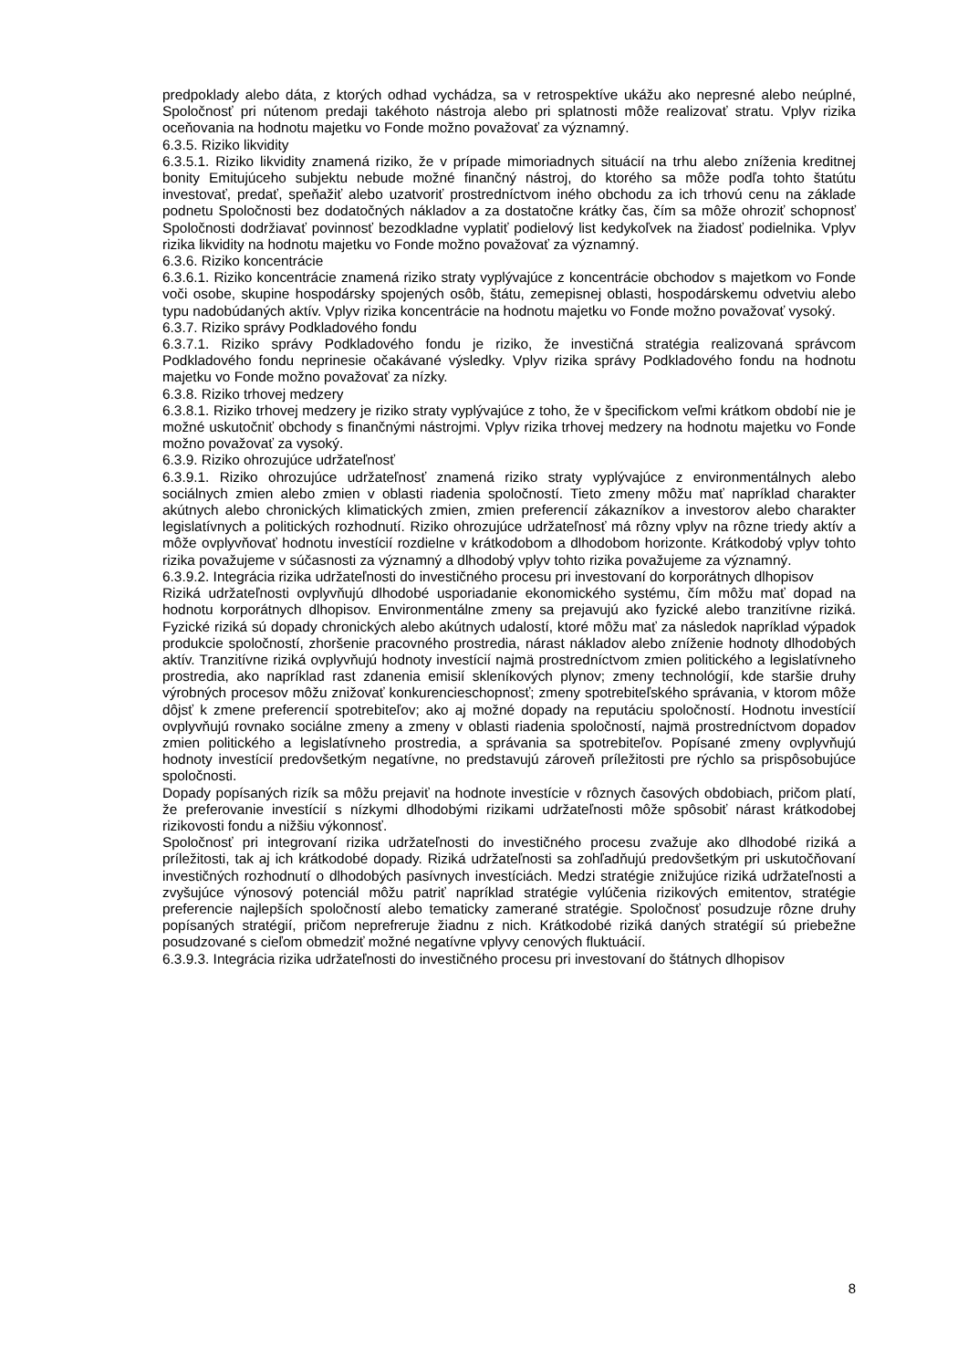predpoklady alebo dáta, z ktorých odhad vychádza, sa v retrospektíve ukážu ako nepresné alebo neúplné, Spoločnosť pri nútenom predaji takéhoto nástroja alebo pri splatnosti môže realizovať stratu. Vplyv rizika oceňovania na hodnotu majetku vo Fonde možno považovať za významný.
6.3.5. Riziko likvidity
6.3.5.1. Riziko likvidity znamená riziko, že v prípade mimoriadnych situácií na trhu alebo zníženia kreditnej bonity Emitujúceho subjektu nebude možné finančný nástroj, do ktorého sa môže podľa tohto štatútu investovať, predať, speňažiť alebo uzatvoriť prostredníctvom iného obchodu za ich trhovú cenu na základe podnetu Spoločnosti bez dodatočných nákladov a za dostatočne krátky čas, čím sa môže ohroziť schopnosť Spoločnosti dodržiavať povinnosť bezodkladne vyplatiť podielový list kedykoľvek na žiadosť podielnika. Vplyv rizika likvidity na hodnotu majetku vo Fonde možno považovať za významný.
6.3.6. Riziko koncentrácie
6.3.6.1. Riziko koncentrácie znamená riziko straty vyplývajúce z koncentrácie obchodov s majetkom vo Fonde voči osobe, skupine hospodársky spojených osôb, štátu, zemepisnej oblasti, hospodárskemu odvetviu alebo typu nadobúdaných aktív. Vplyv rizika koncentrácie na hodnotu majetku vo Fonde možno považovať vysoký.
6.3.7. Riziko správy Podkladového fondu
6.3.7.1. Riziko správy Podkladového fondu je riziko, že investičná stratégia realizovaná správcom Podkladového fondu neprinesie očakávané výsledky. Vplyv rizika správy Podkladového fondu na hodnotu majetku vo Fonde možno považovať za nízky.
6.3.8. Riziko trhovej medzery
6.3.8.1. Riziko trhovej medzery je riziko straty vyplývajúce z toho, že v špecifickom veľmi krátkom období nie je možné uskutočniť obchody s finančnými nástrojmi. Vplyv rizika trhovej medzery na hodnotu majetku vo Fonde možno považovať za vysoký.
6.3.9. Riziko ohrozujúce udržateľnosť
6.3.9.1. Riziko ohrozujúce udržateľnosť znamená riziko straty vyplývajúce z environmentálnych alebo sociálnych zmien alebo zmien v oblasti riadenia spoločností. Tieto zmeny môžu mať napríklad charakter akútnych alebo chronických klimatických zmien, zmien preferencií zákazníkov a investorov alebo charakter legislatívnych a politických rozhodnutí. Riziko ohrozujúce udržateľnosť má rôzny vplyv na rôzne triedy aktív a môže ovplyvňovať hodnotu investícií rozdielne v krátkodobom a dlhodobom horizonte. Krátkodobý vplyv tohto rizika považujeme v súčasnosti za významný a dlhodobý vplyv tohto rizika považujeme za významný.
6.3.9.2. Integrácia rizika udržateľnosti do investičného procesu pri investovaní do korporátnych dlhopisov
Riziká udržateľnosti ovplyvňujú dlhodobé usporiadanie ekonomického systému, čím môžu mať dopad na hodnotu korporátnych dlhopisov. Environmentálne zmeny sa prejavujú ako fyzické alebo tranzitívne riziká. Fyzické riziká sú dopady chronických alebo akútnych udalostí, ktoré môžu mať za následok napríklad výpadok produkcie spoločností, zhoršenie pracovného prostredia, nárast nákladov alebo zníženie hodnoty dlhodobých aktív. Tranzitívne riziká ovplyvňujú hodnoty investícií najmä prostredníctvom zmien politického a legislatívneho prostredia, ako napríklad rast zdanenia emisií skleníkových plynov; zmeny technológií, kde staršie druhy výrobných procesov môžu znižovať konkurencieschopnosť; zmeny spotrebiteľského správania, v ktorom môže dôjsť k zmene preferencií spotrebiteľov; ako aj možné dopady na reputáciu spoločností. Hodnotu investícií ovplyvňujú rovnako sociálne zmeny a zmeny v oblasti riadenia spoločností, najmä prostredníctvom dopadov zmien politického a legislatívneho prostredia, a správania sa spotrebiteľov. Popísané zmeny ovplyvňujú hodnoty investícií predovšetkým negatívne, no predstavujú zároveň príležitosti pre rýchlo sa prispôsobujúce spoločnosti.
Dopady popísaných rizík sa môžu prejaviť na hodnote investície v rôznych časových obdobiach, pričom platí, že preferovanie investícií s nízkymi dlhodobými rizikami udržateľnosti môže spôsobiť nárast krátkodobej rizikovosti fondu a nižšiu výkonnosť.
Spoločnosť pri integrovaní rizika udržateľnosti do investičného procesu zvažuje ako dlhodobé riziká a príležitosti, tak aj ich krátkodobé dopady. Riziká udržateľnosti sa zohľadňujú predovšetkým pri uskutočňovaní investičných rozhodnutí o dlhodobých pasívnych investíciách. Medzi stratégie znižujúce riziká udržateľnosti a zvyšujúce výnosový potenciál môžu patriť napríklad stratégie vylúčenia rizikových emitentov, stratégie preferencie najlepších spoločností alebo tematicky zamerané stratégie. Spoločnosť posudzuje rôzne druhy popísaných stratégií, pričom neprefreruje žiadnu z nich. Krátkodobé riziká daných stratégií sú priebežne posudzované s cieľom obmedziť možné negatívne vplyvy cenových fluktuácií.
6.3.9.3. Integrácia rizika udržateľnosti do investičného procesu pri investovaní do štátnych dlhopisov
8